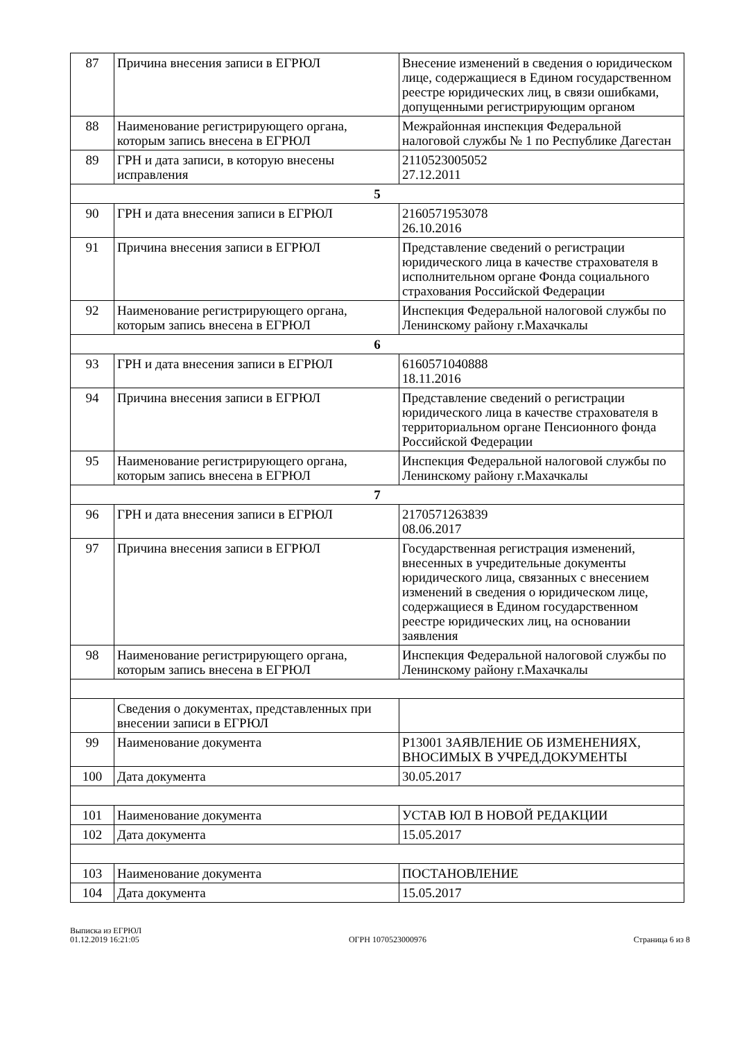| 87 | Причина внесения записи в ЕГРЮЛ | Внесение изменений в сведения о юридическом лице, содержащиеся в Едином государственном реестре юридических лиц, в связи ошибками, допущенными регистрирующим органом |
| 88 | Наименование регистрирующего органа, которым запись внесена в ЕГРЮЛ | Межрайонная инспекция Федеральной налоговой службы № 1 по Республике Дагестан |
| 89 | ГРН и дата записи, в которую внесены исправления | 2110523005052 27.12.2011 |
| 5 | | |
| 90 | ГРН и дата внесения записи в ЕГРЮЛ | 2160571953078 26.10.2016 |
| 91 | Причина внесения записи в ЕГРЮЛ | Представление сведений о регистрации юридического лица в качестве страхователя в исполнительном органе Фонда социального страхования Российской Федерации |
| 92 | Наименование регистрирующего органа, которым запись внесена в ЕГРЮЛ | Инспекция Федеральной налоговой службы по Ленинскому району г.Махачкалы |
| 6 | | |
| 93 | ГРН и дата внесения записи в ЕГРЮЛ | 6160571040888 18.11.2016 |
| 94 | Причина внесения записи в ЕГРЮЛ | Представление сведений о регистрации юридического лица в качестве страхователя в территориальном органе Пенсионного фонда Российской Федерации |
| 95 | Наименование регистрирующего органа, которым запись внесена в ЕГРЮЛ | Инспекция Федеральной налоговой службы по Ленинскому району г.Махачкалы |
| 7 | | |
| 96 | ГРН и дата внесения записи в ЕГРЮЛ | 2170571263839 08.06.2017 |
| 97 | Причина внесения записи в ЕГРЮЛ | Государственная регистрация изменений, внесенных в учредительные документы юридического лица, связанных с внесением изменений в сведения о юридическом лице, содержащиеся в Едином государственном реестре юридических лиц, на основании заявления |
| 98 | Наименование регистрирующего органа, которым запись внесена в ЕГРЮЛ | Инспекция Федеральной налоговой службы по Ленинскому району г.Махачкалы |
| | Сведения о документах, представленных при внесении записи в ЕГРЮЛ | |
| 99 | Наименование документа | Р13001 ЗАЯВЛЕНИЕ ОБ ИЗМЕНЕНИЯХ, ВНОСИМЫХ В УЧРЕД.ДОКУМЕНТЫ |
| 100 | Дата документа | 30.05.2017 |
| 101 | Наименование документа | УСТАВ ЮЛ В НОВОЙ РЕДАКЦИИ |
| 102 | Дата документа | 15.05.2017 |
| 103 | Наименование документа | ПОСТАНОВЛЕНИЕ |
| 104 | Дата документа | 15.05.2017 |
Выписка из ЕГРЮЛ
01.12.2019 16:21:05
ОГРН 1070523000976
Страница 6 из 8